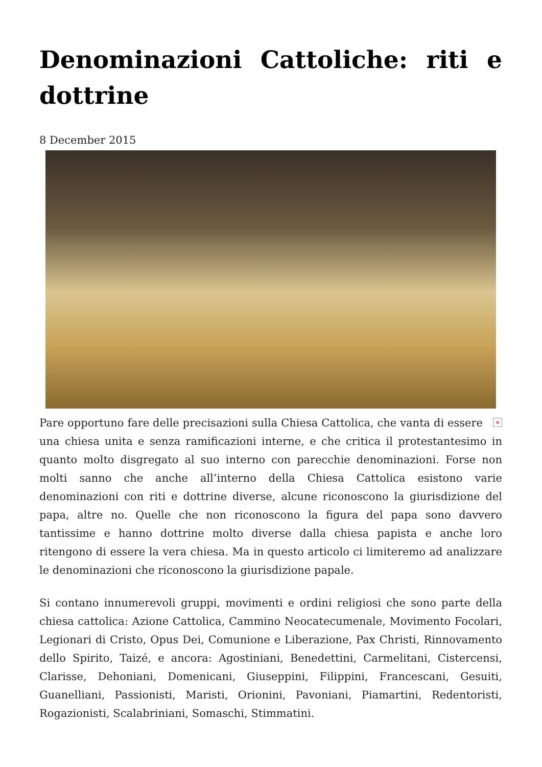Denominazioni Cattoliche: riti e dottrine
8 December 2015
× Pare opportuno fare delle precisazioni sulla Chiesa Cattolica, che vanta di essere una chiesa unita e senza ramificazioni interne, e che critica il protestantesimo in quanto molto disgregato al suo interno con parecchie denominazioni. Forse non molti sanno che anche all’interno della Chiesa Cattolica esistono varie denominazioni con riti e dottrine diverse, alcune riconoscono la giurisdizione del papa, altre no. Quelle che non riconoscono la figura del papa sono davvero tantissime e hanno dottrine molto diverse dalla chiesa papista e anche loro ritengono di essere la vera chiesa. Ma in questo articolo ci limiteremo ad analizzare le denominazioni che riconoscono la giurisdizione papale.
Si contano innumerevoli gruppi, movimenti e ordini religiosi che sono parte della chiesa cattolica: Azione Cattolica, Cammino Neocatecumenale, Movimento Focolari, Legionari di Cristo, Opus Dei, Comunione e Liberazione, Pax Christi, Rinnovamento dello Spirito, Taizé, e ancora: Agostiniani, Benedettini, Carmelitani, Cistercensi, Clarisse, Dehoniani, Domenicani, Giuseppini, Filippini, Francescani, Gesuiti, Guanelliani, Passionisti, Maristi, Orionini, Pavoniani, Piamartini, Redentoristi, Rogazionisti, Scalabriniani, Somaschi, Stimmatini.